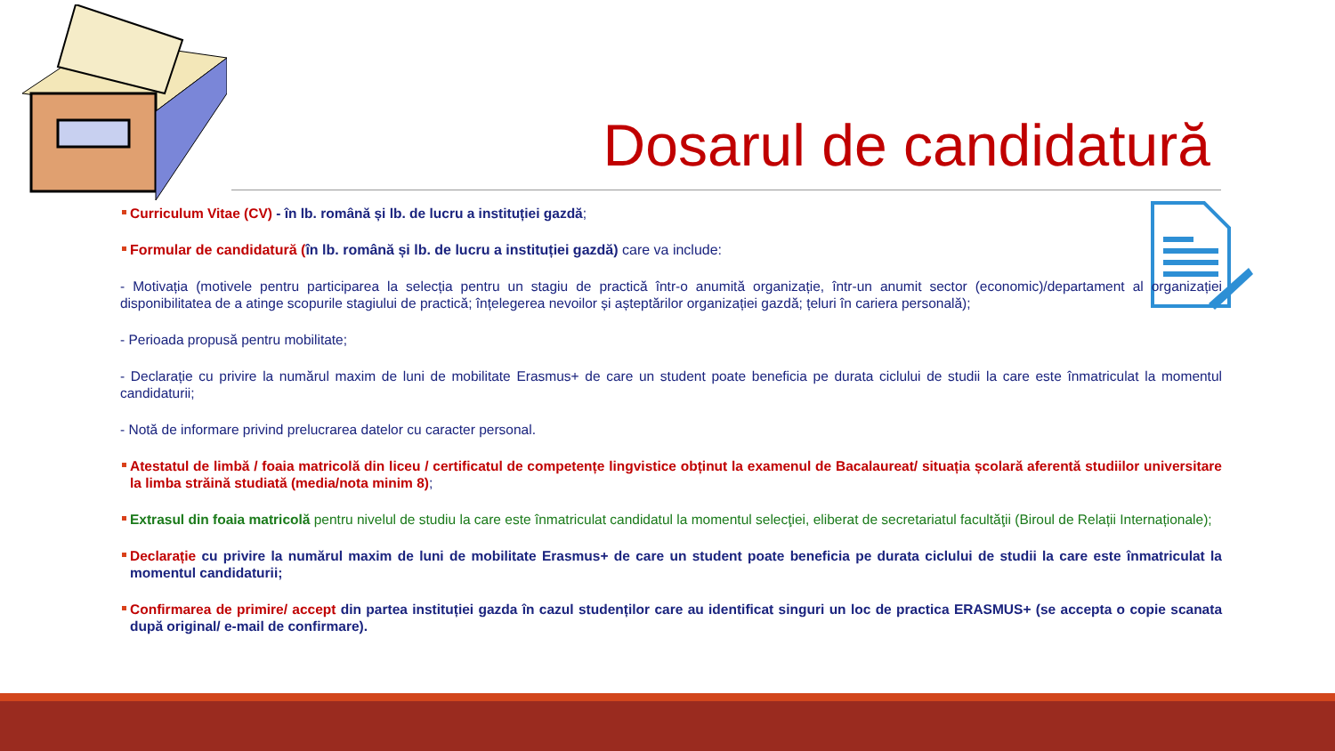Dosarul de candidatură
Curriculum Vitae (CV) - în lb. română și lb. de lucru a instituției gazdă;
Formular de candidatură (în lb. română și lb. de lucru a instituției gazdă) care va include:
- Motivația (motivele pentru participarea la selecția pentru un stagiu de practică într-o anumită organizație, într-un anumit sector (economic)/departament al organizației disponibilitatea de a atinge scopurile stagiului de practică; înțelegerea nevoilor și așteptărilor organizației gazdă; țeluri în cariera personală);
- Perioada propusă pentru mobilitate;
- Declarație cu privire la numărul maxim de luni de mobilitate Erasmus+ de care un student poate beneficia pe durata ciclului de studii la care este înmatriculat la momentul candidaturii;
- Notă de informare privind prelucrarea datelor cu caracter personal.
Atestatul de limbă / foaia matricolă din liceu / certificatul de competențe lingvistice obținut la examenul de Bacalaureat/ situația școlară aferentă studiilor universitare la limba străină studiată (media/nota minim 8);
Extrasul din foaia matricolă pentru nivelul de studiu la care este înmatriculat candidatul la momentul selecţiei, eliberat de secretariatul facultăţii (Biroul de Relații Internaționale);
Declarație cu privire la numărul maxim de luni de mobilitate Erasmus+ de care un student poate beneficia pe durata ciclului de studii la care este înmatriculat la momentul candidaturii;
Confirmarea de primire/ accept din partea instituției gazda în cazul studenților care au identificat singuri un loc de practica ERASMUS+ (se accepta o copie scanata după original/ e-mail de confirmare).